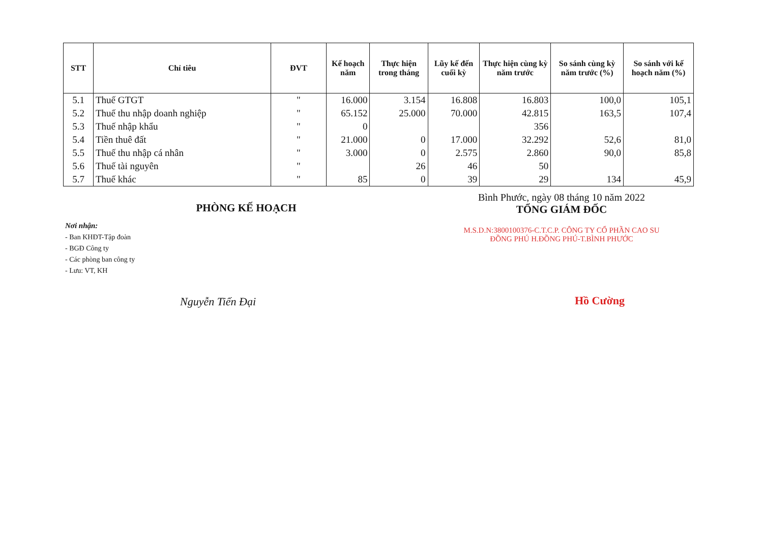| STT | Chỉ tiêu | ĐVT | Kế hoạch năm | Thực hiện trong tháng | Lũy kế đến cuối kỳ | Thực hiện cùng kỳ năm trước | So sánh cùng kỳ năm trước (%) | So sánh với kế hoạch năm (%) |
| --- | --- | --- | --- | --- | --- | --- | --- | --- |
| 5.1 | Thuế GTGT | " | 16.000 | 3.154 | 16.808 | 16.803 | 100,0 | 105,1 |
| 5.2 | Thuế thu nhập doanh nghiệp | " | 65.152 | 25.000 | 70.000 | 42.815 | 163,5 | 107,4 |
| 5.3 | Thuế nhập khẩu | " | 0 | | | 356 | | |
| 5.4 | Tiền thuê đất | " | 21.000 | 0 | 17.000 | 32.292 | 52,6 | 81,0 |
| 5.5 | Thuế thu nhập cá nhân | " | 3.000 | 0 | 2.575 | 2.860 | 90,0 | 85,8 |
| 5.6 | Thuế tài nguyên | " | | 26 | 46 | 50 | | |
| 5.7 | Thuế khác | " | 85 | 0 | 39 | 29 | 134 | 45,9 |
PHÒNG KẾ HOẠCH
Nơi nhận:
- Ban KHĐT-Tập đoàn
- BGĐ Công ty
- Các phòng ban công ty
- Lưu: VT, KH
Nguyễn Tiến Đại
Bình Phước, ngày 08 tháng 10 năm 2022
TỔNG GIÁM ĐỐC
M.S.D.N:3800100376-C.T.C.P. CÔNG TY CỔ PHẦN CAO SU ĐỒNG PHÚ H.ĐỒNG PHÚ-T.BÌNH PHƯỚC
Hồ Cường